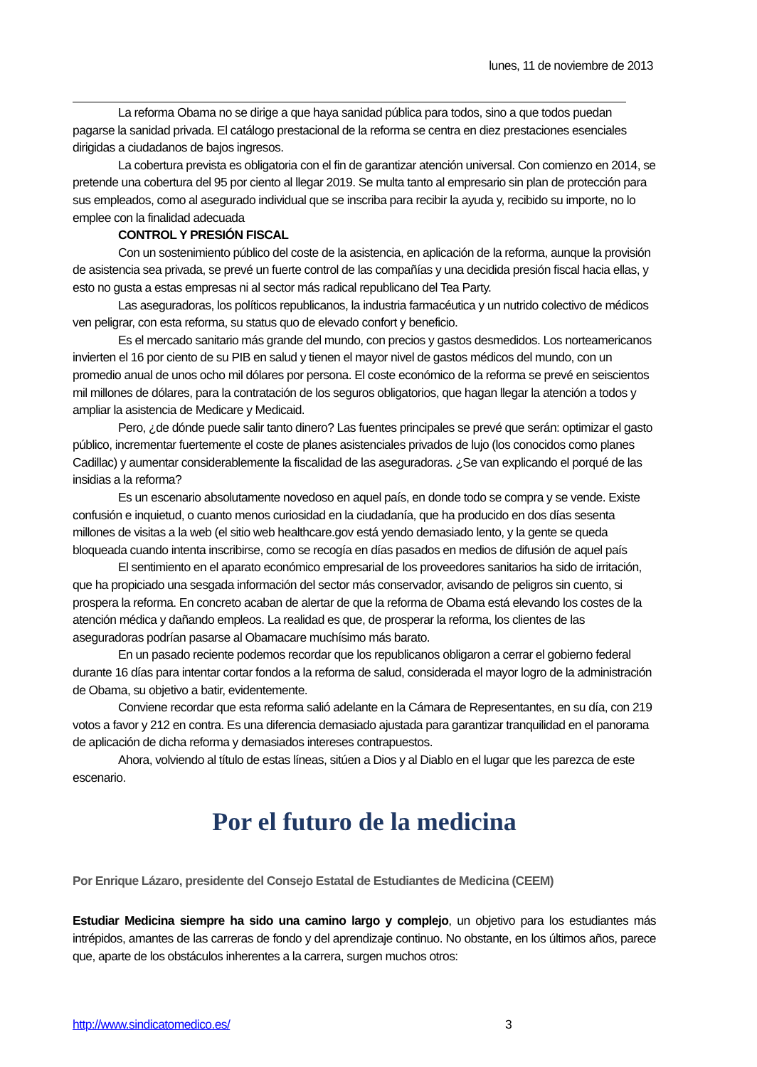lunes, 11 de noviembre de 2013
La reforma Obama no se dirige a que haya sanidad pública para todos, sino a que todos puedan pagarse la sanidad privada. El catálogo prestacional de la reforma se centra en diez prestaciones esenciales dirigidas a ciudadanos de bajos ingresos.
La cobertura prevista es obligatoria con el fin de garantizar atención universal. Con comienzo en 2014, se pretende una cobertura del 95 por ciento al llegar 2019. Se multa tanto al empresario sin plan de protección para sus empleados, como al asegurado individual que se inscriba para recibir la ayuda y, recibido su importe, no lo emplee con la finalidad adecuada
CONTROL Y PRESIÓN FISCAL
Con un sostenimiento público del coste de la asistencia, en aplicación de la reforma, aunque la provisión de asistencia sea privada, se prevé un fuerte control de las compañías y una decidida presión fiscal hacia ellas, y esto no gusta a estas empresas ni al sector más radical republicano del Tea Party.
Las aseguradoras, los políticos republicanos, la industria farmacéutica y un nutrido colectivo de médicos ven peligrar, con esta reforma, su status quo de elevado confort y beneficio.
Es el mercado sanitario más grande del mundo, con precios y gastos desmedidos. Los norteamericanos invierten el 16 por ciento de su PIB en salud y tienen el mayor nivel de gastos médicos del mundo, con un promedio anual de unos ocho mil dólares por persona. El coste económico de la reforma se prevé en seiscientos mil millones de dólares, para la contratación de los seguros obligatorios, que hagan llegar la atención a todos y ampliar la asistencia de Medicare y Medicaid.
Pero, ¿de dónde puede salir tanto dinero? Las fuentes principales se prevé que serán: optimizar el gasto público, incrementar fuertemente el coste de planes asistenciales privados de lujo (los conocidos como planes Cadillac) y aumentar considerablemente la fiscalidad de las aseguradoras. ¿Se van explicando el porqué de las insidias a la reforma?
Es un escenario absolutamente novedoso en aquel país, en donde todo se compra y se vende. Existe confusión e inquietud, o cuanto menos curiosidad en la ciudadanía, que ha producido en dos días sesenta millones de visitas a la web (el sitio web healthcare.gov está yendo demasiado lento, y la gente se queda bloqueada cuando intenta inscribirse, como se recogía en días pasados en medios de difusión de aquel país
El sentimiento en el aparato económico empresarial de los proveedores sanitarios ha sido de irritación, que ha propiciado una sesgada información del sector más conservador, avisando de peligros sin cuento, si prospera la reforma. En concreto acaban de alertar de que la reforma de Obama está elevando los costes de la atención médica y dañando empleos. La realidad es que, de prosperar la reforma, los clientes de las aseguradoras podrían pasarse al Obamacare muchísimo más barato.
En un pasado reciente podemos recordar que los republicanos obligaron a cerrar el gobierno federal durante 16 días para intentar cortar fondos a la reforma de salud, considerada el mayor logro de la administración de Obama, su objetivo a batir, evidentemente.
Conviene recordar que esta reforma salió adelante en la Cámara de Representantes, en su día, con 219 votos a favor y 212 en contra. Es una diferencia demasiado ajustada para garantizar tranquilidad en el panorama de aplicación de dicha reforma y demasiados intereses contrapuestos.
Ahora, volviendo al título de estas líneas, sitúen a Dios y al Diablo en el lugar que les parezca de este escenario.
Por el futuro de la medicina
Por Enrique Lázaro, presidente del Consejo Estatal de Estudiantes de Medicina (CEEM)
Estudiar Medicina siempre ha sido una camino largo y complejo, un objetivo para los estudiantes más intrépidos, amantes de las carreras de fondo y del aprendizaje continuo. No obstante, en los últimos años, parece que, aparte de los obstáculos inherentes a la carrera, surgen muchos otros:
http://www.sindicatomedico.es/ 3